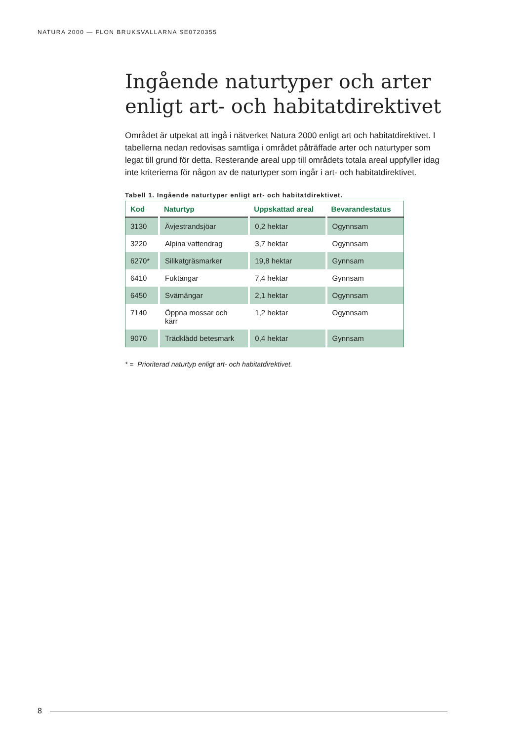NATURA 2000 — FLON BRUKSVALLARNA SE0720355
Ingående naturtyper och arter enligt art- och habitatdirektivet
Området är utpekat att ingå i nätverket Natura 2000 enligt art och habitatdirektivet. I tabellerna nedan redovisas samtliga i området påträffade arter och naturtyper som legat till grund för detta. Resterande areal upp till områdets totala areal uppfyller idag inte kriterierna för någon av de naturtyper som ingår i art- och habitatdirektivet.
Tabell 1. Ingående naturtyper enligt art- och habitatdirektivet.
| Kod | Naturtyp | Uppskattad areal | Bevarandestatus |
| --- | --- | --- | --- |
| 3130 | Ävjestrandsjöar | 0,2 hektar | Ogynnsam |
| 3220 | Alpina vattendrag | 3,7 hektar | Ogynnsam |
| 6270* | Silikatgräsmarker | 19,8 hektar | Gynnsam |
| 6410 | Fuktängar | 7,4 hektar | Gynnsam |
| 6450 | Svämängar | 2,1 hektar | Ogynnsam |
| 7140 | Öppna mossar och kärr | 1,2 hektar | Ogynnsam |
| 9070 | Trädklädd betesmark | 0,4 hektar | Gynnsam |
* = Prioriterad naturtyp enligt art- och habitatdirektivet.
8